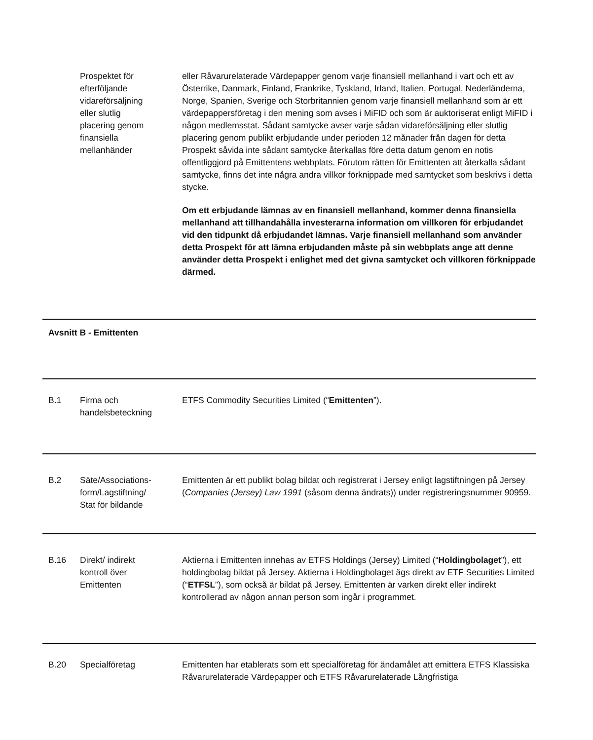| | Prospektet för efterföljande vidareförsäljning eller slutlig placering genom finansiella mellanhänder | eller Råvarurelaterade Värdepapper genom varje finansiell mellanhand i vart och ett av Österrike, Danmark, Finland, Frankrike, Tyskland, Irland, Italien, Portugal, Nederländerna, Norge, Spanien, Sverige och Storbritannien genom varje finansiell mellanhand som är ett värdepappersföretag i den mening som avses i MiFID och som är auktoriserat enligt MiFID i någon medlemsstat. Sådant samtycke avser varje sådan vidareförsäljning eller slutlig placering genom publikt erbjudande under perioden 12 månader från dagen för detta Prospekt såvida inte sådant samtycke återkallas före detta datum genom en notis offentliggjord på Emittentens webbplats. Förutom rätten för Emittenten att återkalla sådant samtycke, finns det inte några andra villkor förknippade med samtycket som beskrivs i detta stycke. Om ett erbjudande lämnas av en finansiell mellanhand, kommer denna finansiella mellanhand att tillhandahålla investerarna information om villkoren för erbjudandet vid den tidpunkt då erbjudandet lämnas. Varje finansiell mellanhand som använder detta Prospekt för att lämna erbjudanden måste på sin webbplats ange att denne använder detta Prospekt i enlighet med det givna samtycket och villkoren förknippade därmed. |
| Avsnitt B - Emittenten | | |
| B.1 | Firma och handelsbeteckning | ETFS Commodity Securities Limited (“ Emittenten ”). |
| B.2 | Säte/Associations- form/Lagstiftning/ Stat för bildande | Emittenten är ett publikt bolag bildat och registrerat i Jersey enligt lagstiftningen på Jersey ( Companies (Jersey) Law 1991 (såsom denna ändrats)) under registreringsnummer 90959. |
| B.16 | Direkt/ indirekt kontroll över Emittenten | Aktierna i Emittenten innehas av ETFS Holdings (Jersey) Limited (“ Holdingbolaget ”), ett holdingbolag bildat på Jersey. Aktierna i Holdingbolaget ägs direkt av ETF Securities Limited (“ ETFSL ”), som också är bildat på Jersey. Emittenten är varken direkt eller indirekt kontrollerad av någon annan person som ingår i programmet. |
| B.20 | Specialföretag | Emittenten har etablerats som ett specialföretag för ändamålet att emittera ETFS Klassiska Råvarurelaterade Värdepapper och ETFS Råvarurelaterade Långfristiga |